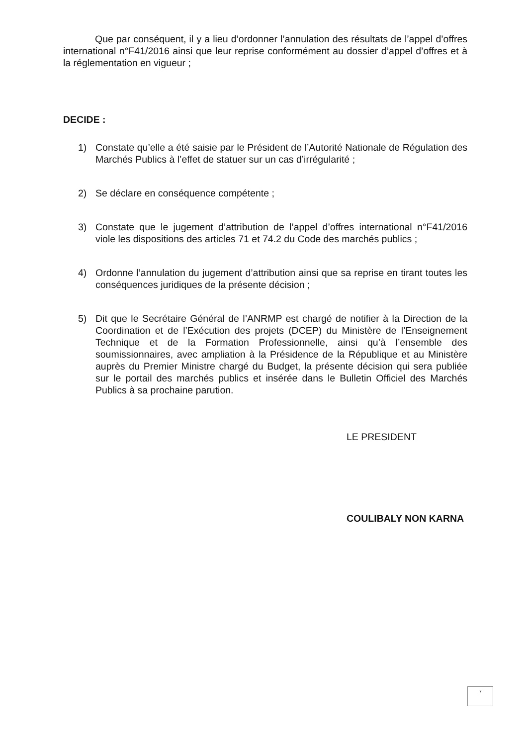Que par conséquent, il y a lieu d’ordonner l’annulation des résultats de l’appel d’offres international n°F41/2016 ainsi que leur reprise conformément au dossier d’appel d’offres et à la réglementation en vigueur ;
DECIDE :
1) Constate qu’elle a été saisie par le Président de l’Autorité Nationale de Régulation des Marchés Publics à l’effet de statuer sur un cas d’irrégularité ;
2) Se déclare en conséquence compétente ;
3) Constate que le jugement d’attribution de l’appel d’offres international n°F41/2016 viole les dispositions des articles 71 et 74.2 du Code des marchés publics ;
4) Ordonne l’annulation du jugement d’attribution ainsi que sa reprise en tirant toutes les conséquences juridiques de la présente décision ;
5) Dit que le Secrétaire Général de l’ANRMP est chargé de notifier à la Direction de la Coordination et de l’Exécution des projets (DCEP) du Ministère de l’Enseignement Technique et de la Formation Professionnelle, ainsi qu’à l’ensemble des soumissionnaires, avec ampliation à la Présidence de la République et au Ministère auprès du Premier Ministre chargé du Budget, la présente décision qui sera publiée sur le portail des marchés publics et insérée dans le Bulletin Officiel des Marchés Publics à sa prochaine parution.
LE PRESIDENT
COULIBALY NON KARNA
7